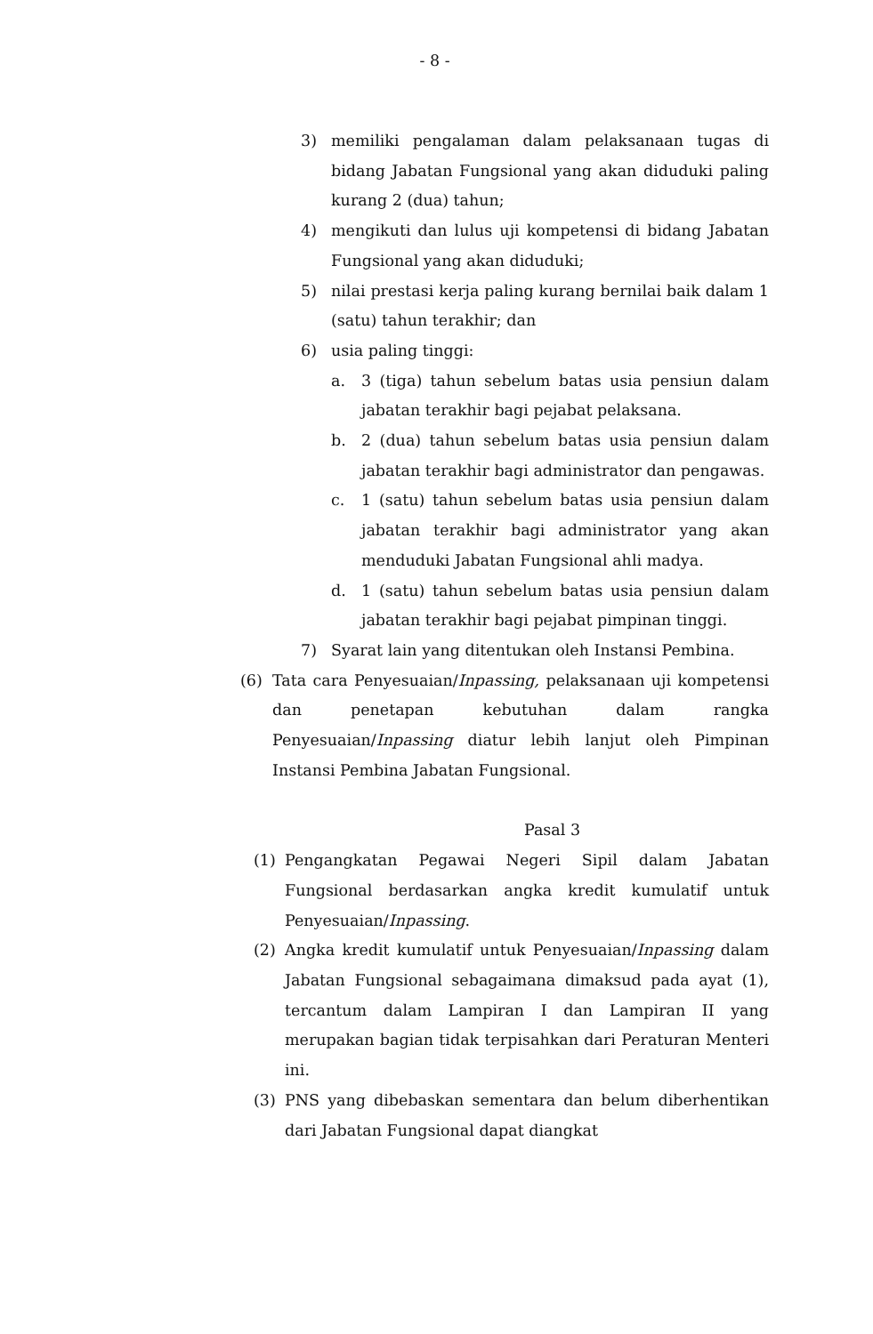- 8 -
3) memiliki pengalaman dalam pelaksanaan tugas di bidang Jabatan Fungsional yang akan diduduki paling kurang 2 (dua) tahun;
4) mengikuti dan lulus uji kompetensi di bidang Jabatan Fungsional yang akan diduduki;
5) nilai prestasi kerja paling kurang bernilai baik dalam 1 (satu) tahun terakhir; dan
6) usia paling tinggi:
a. 3 (tiga) tahun sebelum batas usia pensiun dalam jabatan terakhir bagi pejabat pelaksana.
b. 2 (dua) tahun sebelum batas usia pensiun dalam jabatan terakhir bagi administrator dan pengawas.
c. 1 (satu) tahun sebelum batas usia pensiun dalam jabatan terakhir bagi administrator yang akan menduduki Jabatan Fungsional ahli madya.
d. 1 (satu) tahun sebelum batas usia pensiun dalam jabatan terakhir bagi pejabat pimpinan tinggi.
7) Syarat lain yang ditentukan oleh Instansi Pembina.
(6) Tata cara Penyesuaian/Inpassing, pelaksanaan uji kompetensi dan penetapan kebutuhan dalam rangka Penyesuaian/Inpassing diatur lebih lanjut oleh Pimpinan Instansi Pembina Jabatan Fungsional.
Pasal 3
(1) Pengangkatan Pegawai Negeri Sipil dalam Jabatan Fungsional berdasarkan angka kredit kumulatif untuk Penyesuaian/Inpassing.
(2) Angka kredit kumulatif untuk Penyesuaian/Inpassing dalam Jabatan Fungsional sebagaimana dimaksud pada ayat (1), tercantum dalam Lampiran I dan Lampiran II yang merupakan bagian tidak terpisahkan dari Peraturan Menteri ini.
(3) PNS yang dibebaskan sementara dan belum diberhentikan dari Jabatan Fungsional dapat diangkat